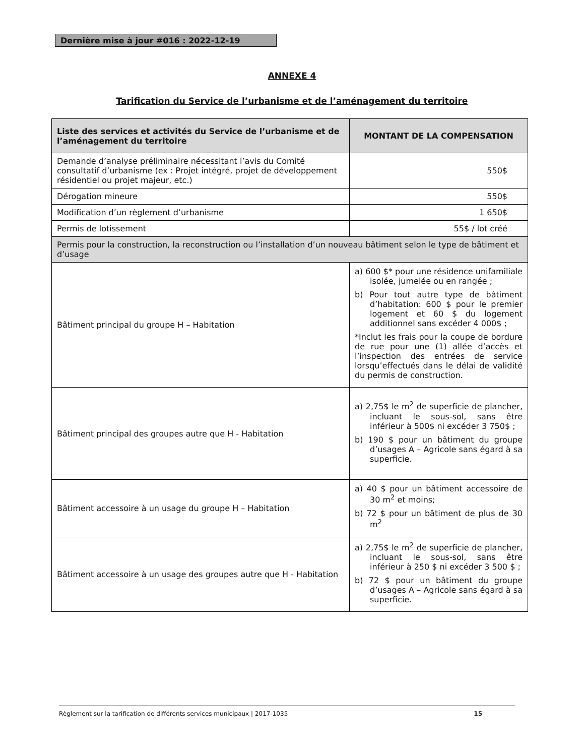Dernière mise à jour #016 : 2022-12-19
ANNEXE 4
Tarification du Service de l’urbanisme et de l’aménagement du territoire
| Liste des services et activités du Service de l’urbanisme et de l’aménagement du territoire | MONTANT DE LA COMPENSATION |
| --- | --- |
| Demande d’analyse préliminaire nécessitant l’avis du Comité consultatif d’urbanisme (ex : Projet intégré, projet de développement résidentiel ou projet majeur, etc.) | 550$ |
| Dérogation mineure | 550$ |
| Modification d’un règlement d’urbanisme | 1 650$ |
| Permis de lotissement | 55$ / lot créé |
| Permis pour la construction, la reconstruction ou l’installation d’un nouveau bâtiment selon le type de bâtiment et d’usage | |
| Bâtiment principal du groupe H – Habitation | a) 600 $* pour une résidence unifamiliale isolée, jumelée ou en rangée ; b) Pour tout autre type de bâtiment d’habitation: 600 $ pour le premier logement et 60 $ du logement additionnel sans excéder 4 000$ ; *Inclut les frais pour la coupe de bordure de rue pour une (1) allée d’accès et l’inspection des entrées de service lorsqu’effectués dans le délai de validité du permis de construction. |
| Bâtiment principal des groupes autre que H - Habitation | a) 2,75$ le m<sup>2</sup> de superficie de plancher, incluant le sous-sol, sans être inférieur à 500$ ni excéder 3 750$ ; b) 190 $ pour un bâtiment du groupe d’usages A – Agricole sans égard à sa superficie. |
| Bâtiment accessoire à un usage du groupe H – Habitation | a) 40 $ pour un bâtiment accessoire de 30 m<sup>2</sup> et moins; b) 72 $ pour un bâtiment de plus de 30 m<sup>2</sup> |
| Bâtiment accessoire à un usage des groupes autre que H - Habitation | a) 2,75$ le m<sup>2</sup> de superficie de plancher, incluant le sous-sol, sans être inférieur à 250 $ ni excéder 3 500 $ ; b) 72 $ pour un bâtiment du groupe d’usages A – Agricole sans égard à sa superficie. |
Règlement sur la tarification de différents services municipaux | 2017-1035 15